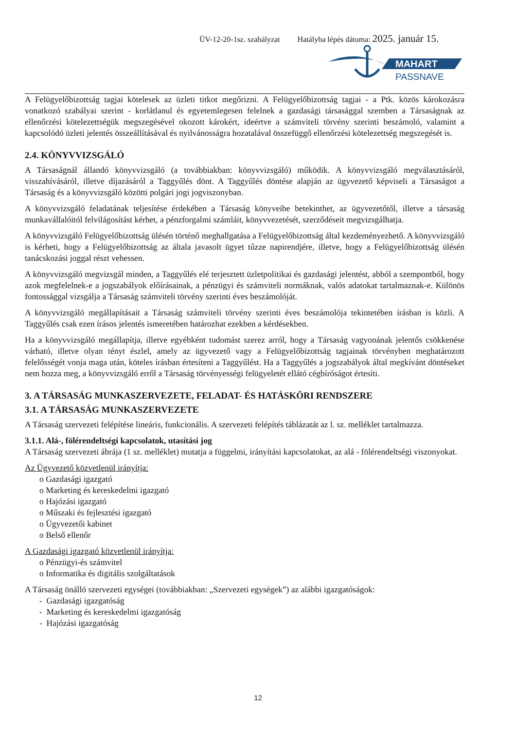ÜV-12-20-1sz. szabályzat Hatályba lépés dátuma: 2025. január 15.
MAHART
PASSNAVE
A Felügyelőbizottság tagjai kötelesek az üzleti titkot megőrizni. A Felügyelőbizottság tagjai - a Ptk. közös károkozásra vonatkozó szabályai szerint - korlátlanul és egyetemlegesen felelnek a gazdasági társasággal szemben a Társaságnak az ellenőrzési kötelezettségük megszegésével okozott károkért, ideértve a számviteli törvény szerinti beszámoló, valamint a kapcsolódó üzleti jelentés összeállításával és nyilvánosságra hozatalával összefüggő ellenőrzési kötelezettség megszegését is.
2.4. KÖNYVVIZSGÁLÓ
A Társaságnál állandó könyvvizsgáló (a továbbiakban: könyvvizsgáló) működik. A könyvvizsgáló megválasztásáról, visszahívásáról, illetve díjazásáról a Taggyűlés dönt. A Taggyűlés döntése alapján az ügyvezető képviseli a Társaságot a Társaság és a könyvvizsgáló közötti polgári jogi jogviszonyban.
A könyvvizsgáló feladatának teljesítése érdekében a Társaság könyveibe betekinthet, az ügyvezetőtől, illetve a társaság munkavállalóitól felvilágosítást kérhet, a pénzforgalmi számláit, könyvvezetését, szerződéseit megvizsgálhatja.
A könyvvizsgáló Felügyelőbizottság ülésén történő meghallgatása a Felügyelőbizottság által kezdeményezhető. A könyvvizsgáló is kérheti, hogy a Felügyelőbizottság az általa javasolt ügyet tűzze napirendjére, illetve, hogy a Felügyelőbizottság ülésén tanácskozási joggal részt vehessen.
A könyvvizsgáló megvizsgál minden, a Taggyűlés elé terjesztett üzletpolitikai és gazdasági jelentést, abból a szempontból, hogy azok megfelelnek-e a jogszabályok előírásainak, a pénzügyi és számviteli normáknak, valós adatokat tartalmaznak-e. Különös fontossággal vizsgálja a Társaság számviteli törvény szerinti éves beszámolóját.
A könyvvizsgáló megállapításait a Társaság számviteli törvény szerinti éves beszámolója tekintetében írásban is közli. A Taggyűlés csak ezen írásos jelentés ismeretében határozhat ezekben a kérdésekben.
Ha a könyvvizsgáló megállapítja, illetve egyébként tudomást szerez arról, hogy a Társaság vagyonának jelentős csökkenése várható, illetve olyan tényt észlel, amely az ügyvezető vagy a Felügyelőbizottság tagjainak törvényben meghatározott felelősségét vonja maga után, köteles írásban értesíteni a Taggyűlést. Ha a Taggyűlés a jogszabályok által megkívánt döntéseket nem hozza meg, a könyvvizsgáló erről a Társaság törvényességi felügyeletét ellátó cégbíróságot értesíti.
3. A TÁRSASÁG MUNKASZERVEZETE, FELADAT- ÉS HATÁSKÖRI RENDSZERE
3.1. A TÁRSASÁG MUNKASZERVEZETE
A Társaság szervezeti felépítése lineáris, funkcionális. A szervezeti felépítés táblázatát az l. sz. melléklet tartalmazza.
3.1.1. Alá-, fölérendeltségi kapcsolatok, utasítási jog
A Társaság szervezeti ábrája (1 sz. melléklet) mutatja a függelmi, irányítási kapcsolatokat, az alá - fölérendeltségi viszonyokat.
Az Ügyvezető közvetlenül irányítja:
o Gazdasági igazgató
o Marketing és kereskedelmi igazgató
o Hajózási igazgató
o Műszaki és fejlesztési igazgató
o Ügyvezetői kabinet
o Belső ellenőr
A Gazdasági igazgató közvetlenül irányítja:
o Pénzügyi-és számvitel
o Informatika és digitális szolgáltatások
A Társaság önálló szervezeti egységei (továbbiakban: „Szervezeti egységek”) az alábbi igazgatóságok:
- Gazdasági igazgatóság
- Marketing és kereskedelmi igazgatóság
- Hajózási igazgatóság
12